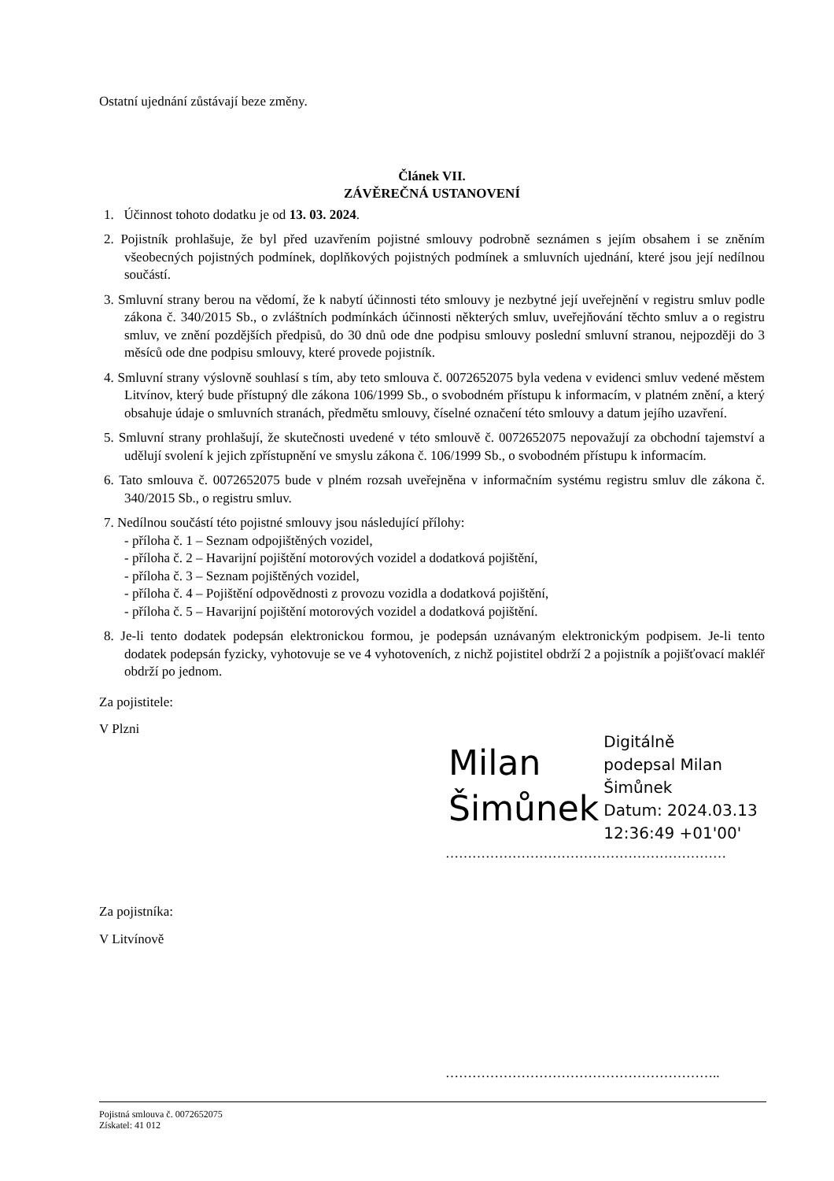Ostatní ujednání zůstávají beze změny.
Článek VII.
ZÁVĚREČNÁ USTANOVENÍ
1. Účinnost tohoto dodatku je od 13. 03. 2024.
2. Pojistník prohlašuje, že byl před uzavřením pojistné smlouvy podrobně seznámen s jejím obsahem i se zněním všeobecných pojistných podmínek, doplňkových pojistných podmínek a smluvních ujednání, které jsou její nedílnou součástí.
3. Smluvní strany berou na vědomí, že k nabytí účinnosti této smlouvy je nezbytné její uveřejnění v registru smluv podle zákona č. 340/2015 Sb., o zvláštních podmínkách účinnosti některých smluv, uveřejňování těchto smluv a o registru smluv, ve znění pozdějších předpisů, do 30 dnů ode dne podpisu smlouvy poslední smluvní stranou, nejpozději do 3 měsíců ode dne podpisu smlouvy, které provede pojistník.
4. Smluvní strany výslovně souhlasí s tím, aby teto smlouva č. 0072652075 byla vedena v evidenci smluv vedené městem Litvínov, který bude přístupný dle zákona 106/1999 Sb., o svobodném přístupu k informacím, v platném znění, a který obsahuje údaje o smluvních stranách, předmětu smlouvy, číselné označení této smlouvy a datum jejího uzavření.
5. Smluvní strany prohlašují, že skutečnosti uvedené v této smlouvě č. 0072652075 nepovažují za obchodní tajemství a udělují svolení k jejich zpřístupnění ve smyslu zákona č. 106/1999 Sb., o svobodném přístupu k informacím.
6. Tato smlouva č. 0072652075 bude v plném rozsah uveřejněna v informačním systému registru smluv dle zákona č. 340/2015 Sb., o registru smluv.
7. Nedílnou součástí této pojistné smlouvy jsou následující přílohy:
- příloha č. 1 – Seznam odpojištěných vozidel,
- příloha č. 2 – Havarijní pojištění motorových vozidel a dodatková pojištění,
- příloha č. 3 – Seznam pojištěných vozidel,
- příloha č. 4 – Pojištění odpovědnosti z provozu vozidla a dodatková pojištění,
- příloha č. 5 – Havarijní pojištění motorových vozidel a dodatková pojištění.
8. Je-li tento dodatek podepsán elektronickou formou, je podepsán uznávaným elektronickým podpisem. Je-li tento dodatek podepsán fyzicky, vyhotovuje se ve 4 vyhotoveních, z nichž pojistitel obdrží 2 a pojistník a pojišťovací makléř obdrží po jednom.
Za pojistitele:
V Plzni
Milan
Šimůnek
Digitálně
podepsal Milan
Šimůnek
Datum: 2024.03.13
12:36:49 +01'00'
………………………………………………………
Za pojistníka:
V Litvínově
……………………………………………………..
Pojistná smlouva č. 0072652075
Získatel: 41 012